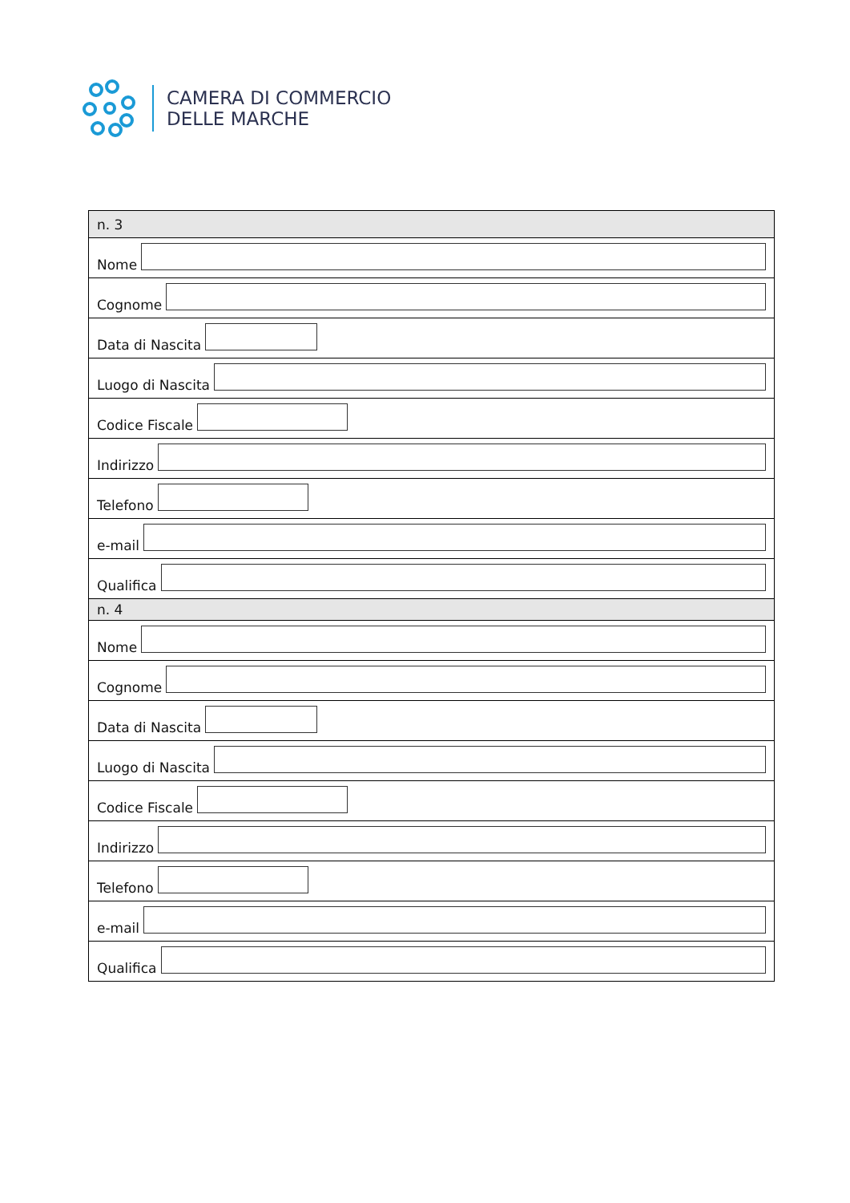CAMERA DI COMMERCIO
DELLE MARCHE
| n. 3 |
| Nome |
| Cognome |
| Data di Nascita |
| Luogo di Nascita |
| Codice Fiscale |
| Indirizzo |
| Telefono |
| e-mail |
| Qualifica |
| n. 4 |
| Nome |
| Cognome |
| Data di Nascita |
| Luogo di Nascita |
| Codice Fiscale |
| Indirizzo |
| Telefono |
| e-mail |
| Qualifica |